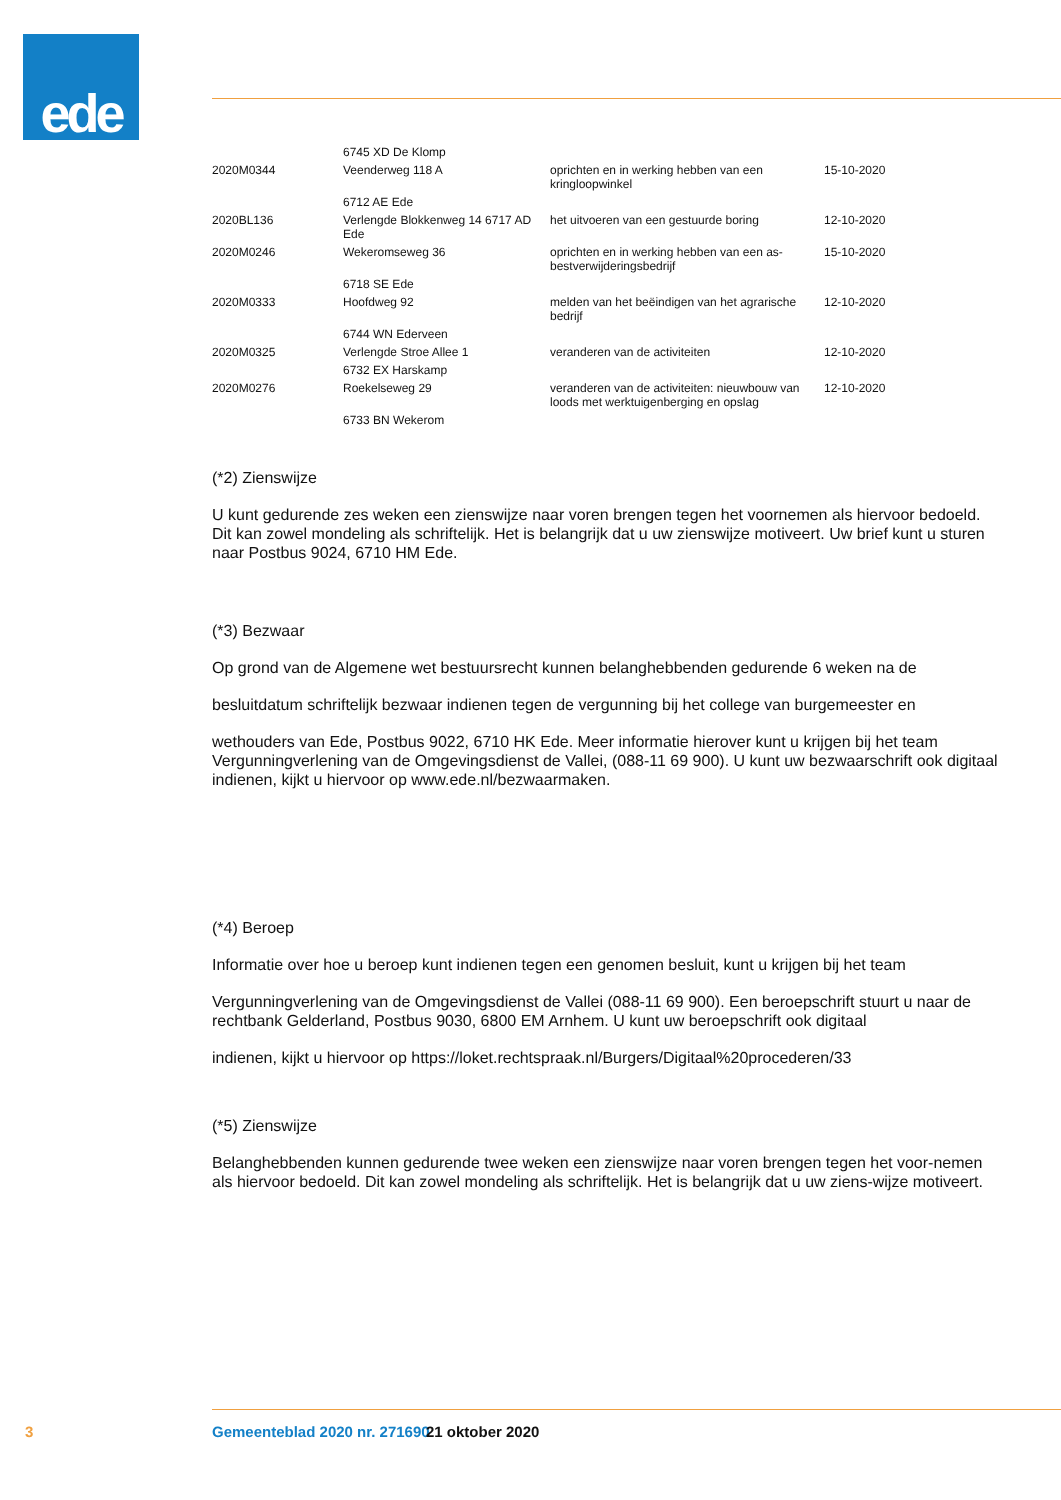ede
| | 6745 XD De Klomp | | |
| 2020M0344 | Veenderweg 118 A | oprichten en in werking hebben van een kringloopwinkel | 15-10-2020 |
| | 6712 AE Ede | | |
| 2020BL136 | Verlengde Blokkenweg 14 6717 AD Ede | het uitvoeren van een gestuurde boring | 12-10-2020 |
| 2020M0246 | Wekeromseweg 36 | oprichten en in werking hebben van een as-bestverwijderingsbedrijf | 15-10-2020 |
| | 6718 SE Ede | | |
| 2020M0333 | Hoofdweg 92 | melden van het beëindigen van het agrarische bedrijf | 12-10-2020 |
| | 6744 WN Ederveen | | |
| 2020M0325 | Verlengde Stroe Allee 1 | veranderen van de activiteiten | 12-10-2020 |
| | 6732 EX Harskamp | | |
| 2020M0276 | Roekelseweg 29 | veranderen van de activiteiten: nieuwbouw van loods met werktuigenberging en opslag | 12-10-2020 |
| | 6733 BN Wekerom | | |
(*2) Zienswijze
U kunt gedurende zes weken een zienswijze naar voren brengen tegen het voornemen als hiervoor bedoeld. Dit kan zowel mondeling als schriftelijk. Het is belangrijk dat u uw zienswijze motiveert. Uw brief kunt u sturen naar Postbus 9024, 6710 HM Ede.
(*3) Bezwaar
Op grond van de Algemene wet bestuursrecht kunnen belanghebbenden gedurende 6 weken na de
besluitdatum schriftelijk bezwaar indienen tegen de vergunning bij het college van burgemeester en
wethouders van Ede, Postbus 9022, 6710 HK Ede. Meer informatie hierover kunt u krijgen bij het team Vergunningverlening van de Omgevingsdienst de Vallei, (088-11 69 900). U kunt uw bezwaarschrift ook digitaal indienen, kijkt u hiervoor op www.ede.nl/bezwaarmaken.
(*4) Beroep
Informatie over hoe u beroep kunt indienen tegen een genomen besluit, kunt u krijgen bij het team
Vergunningverlening van de Omgevingsdienst de Vallei (088-11 69 900). Een beroepschrift stuurt u naar de rechtbank Gelderland, Postbus 9030, 6800 EM Arnhem. U kunt uw beroepschrift ook digitaal
indienen, kijkt u hiervoor op https://loket.rechtspraak.nl/Burgers/Digitaal%20procederen/33
(*5) Zienswijze
Belanghebbenden kunnen gedurende twee weken een zienswijze naar voren brengen tegen het voor-nemen als hiervoor bedoeld. Dit kan zowel mondeling als schriftelijk. Het is belangrijk dat u uw ziens-wijze motiveert.
3 Gemeenteblad 2020 nr. 271690 21 oktober 2020